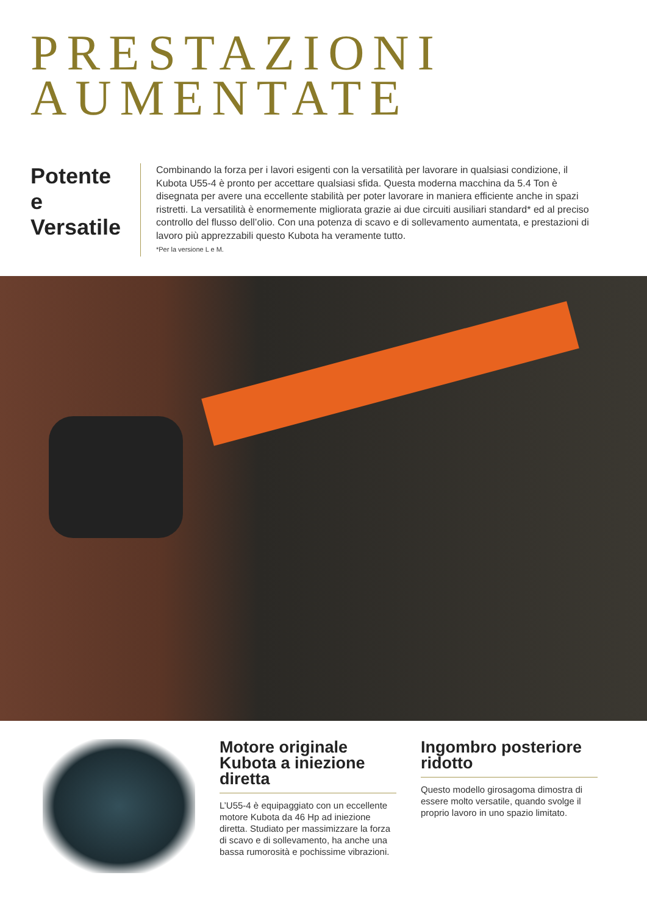PRESTAZIONI
AUMENTATE
Potente e Versatile
Combinando la forza per i lavori esigenti con la versatilità per lavorare in qualsiasi condizione, il Kubota U55-4 è pronto per accettare qualsiasi sfida. Questa moderna macchina da 5.4 Ton è disegnata per avere una eccellente stabilità per poter lavorare in maniera efficiente anche in spazi ristretti. La versatilità è enormemente migliorata grazie ai due circuiti ausiliari standard* ed al preciso controllo del flusso dell’olio. Con una potenza di scavo e di sollevamento aumentata, e prestazioni di lavoro più apprezzabili questo Kubota ha veramente tutto.
*Per la versione L e M.
Motore originale Kubota a iniezione diretta
L’U55-4 è equipaggiato con un eccellente motore Kubota da 46 Hp ad iniezione diretta. Studiato per massimizzare la forza di scavo e di sollevamento, ha anche una bassa rumorosità e pochissime vibrazioni.
Ingombro posteriore ridotto
Questo modello girosagoma dimostra di essere molto versatile, quando svolge il proprio lavoro in uno spazio limitato.